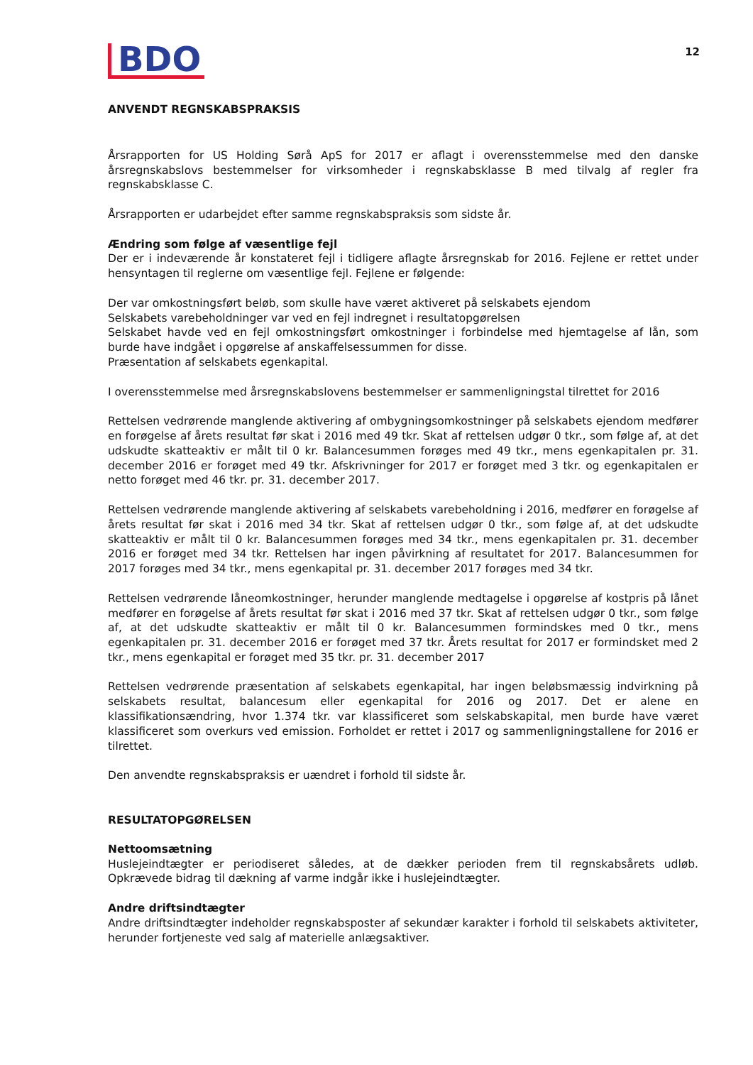BDO
12
ANVENDT REGNSKABSPRAKSIS
Årsrapporten for US Holding Sørå ApS for 2017 er aflagt i overensstemmelse med den danske årsregnskabslovs bestemmelser for virksomheder i regnskabsklasse B med tilvalg af regler fra regnskabsklasse C.
Årsrapporten er udarbejdet efter samme regnskabspraksis som sidste år.
Ændring som følge af væsentlige fejl
Der er i indeværende år konstateret fejl i tidligere aflagte årsregnskab for 2016. Fejlene er rettet under hensyntagen til reglerne om væsentlige fejl. Fejlene er følgende:
Der var omkostningsført beløb, som skulle have været aktiveret på selskabets ejendom
Selskabets varebeholdninger var ved en fejl indregnet i resultatopgørelsen
Selskabet havde ved en fejl omkostningsført omkostninger i forbindelse med hjemtagelse af lån, som burde have indgået i opgørelse af anskaffelsessummen for disse.
Præsentation af selskabets egenkapital.
I overensstemmelse med årsregnskabslovens bestemmelser er sammenligningstal tilrettet for 2016
Rettelsen vedrørende manglende aktivering af ombygningsomkostninger på selskabets ejendom medfører en forøgelse af årets resultat før skat i 2016 med 49 tkr. Skat af rettelsen udgør 0 tkr., som følge af, at det udskudte skatteaktiv er målt til 0 kr. Balancesummen forøges med 49 tkr., mens egenkapitalen pr. 31. december 2016 er forøget med 49 tkr. Afskrivninger for 2017 er forøget med 3 tkr. og egenkapitalen er netto forøget med 46 tkr. pr. 31. december 2017.
Rettelsen vedrørende manglende aktivering af selskabets varebeholdning i 2016, medfører en forøgelse af årets resultat før skat i 2016 med 34 tkr. Skat af rettelsen udgør 0 tkr., som følge af, at det udskudte skatteaktiv er målt til 0 kr. Balancesummen forøges med 34 tkr., mens egenkapitalen pr. 31. december 2016 er forøget med 34 tkr. Rettelsen har ingen påvirkning af resultatet for 2017. Balancesummen for 2017 forøges med 34 tkr., mens egenkapital pr. 31. december 2017 forøges med 34 tkr.
Rettelsen vedrørende låneomkostninger, herunder manglende medtagelse i opgørelse af kostpris på lånet medfører en forøgelse af årets resultat før skat i 2016 med 37 tkr. Skat af rettelsen udgør 0 tkr., som følge af, at det udskudte skatteaktiv er målt til 0 kr. Balancesummen formindskes med 0 tkr., mens egenkapitalen pr. 31. december 2016 er forøget med 37 tkr. Årets resultat for 2017 er formindsket med 2 tkr., mens egenkapital er forøget med 35 tkr. pr. 31. december 2017
Rettelsen vedrørende præsentation af selskabets egenkapital, har ingen beløbsmæssig indvirkning på selskabets resultat, balancesum eller egenkapital for 2016 og 2017. Det er alene en klassifikationsændring, hvor 1.374 tkr. var klassificeret som selskabskapital, men burde have været klassificeret som overkurs ved emission. Forholdet er rettet i 2017 og sammenligningstallene for 2016 er tilrettet.
Den anvendte regnskabspraksis er uændret i forhold til sidste år.
RESULTATOPGØRELSEN
Nettoomsætning
Huslejeindtægter er periodiseret således, at de dækker perioden frem til regnskabsårets udløb. Opkrævede bidrag til dækning af varme indgår ikke i huslejeindtægter.
Andre driftsindtægter
Andre driftsindtægter indeholder regnskabsposter af sekundær karakter i forhold til selskabets aktiviteter, herunder fortjeneste ved salg af materielle anlægsaktiver.